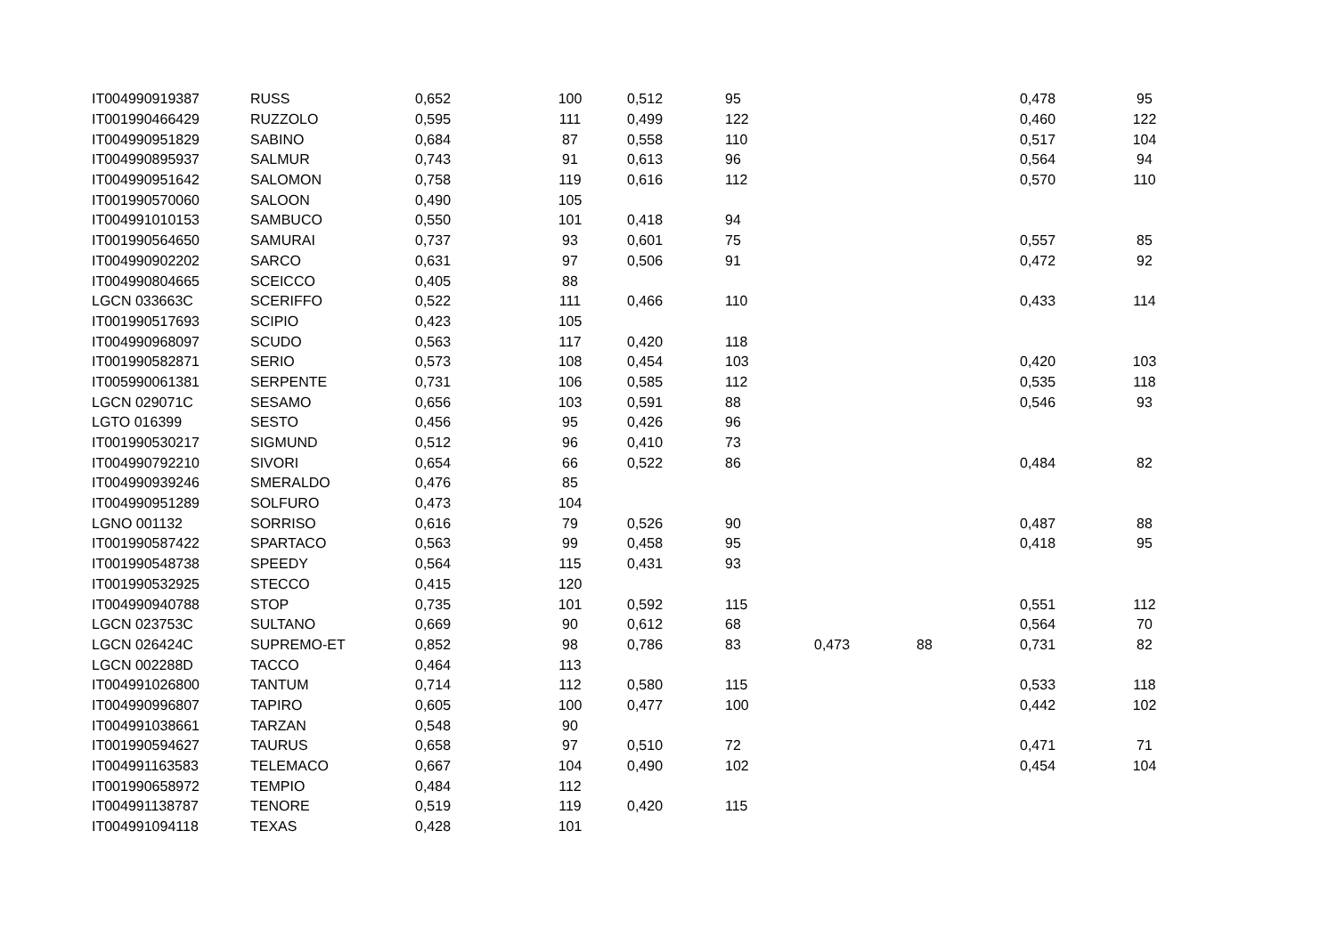| IT004990919387 | RUSS | 0,652 | 100 | 0,512 | 95 | | | 0,478 | 95 |
| IT001990466429 | RUZZOLO | 0,595 | 111 | 0,499 | 122 | | | 0,460 | 122 |
| IT004990951829 | SABINO | 0,684 | 87 | 0,558 | 110 | | | 0,517 | 104 |
| IT004990895937 | SALMUR | 0,743 | 91 | 0,613 | 96 | | | 0,564 | 94 |
| IT004990951642 | SALOMON | 0,758 | 119 | 0,616 | 112 | | | 0,570 | 110 |
| IT001990570060 | SALOON | 0,490 | 105 | | | | | | |
| IT004991010153 | SAMBUCO | 0,550 | 101 | 0,418 | 94 | | | | |
| IT001990564650 | SAMURAI | 0,737 | 93 | 0,601 | 75 | | | 0,557 | 85 |
| IT004990902202 | SARCO | 0,631 | 97 | 0,506 | 91 | | | 0,472 | 92 |
| IT004990804665 | SCEICCO | 0,405 | 88 | | | | | | |
| LGCN 033663C | SCERIFFO | 0,522 | 111 | 0,466 | 110 | | | 0,433 | 114 |
| IT001990517693 | SCIPIO | 0,423 | 105 | | | | | | |
| IT004990968097 | SCUDO | 0,563 | 117 | 0,420 | 118 | | | | |
| IT001990582871 | SERIO | 0,573 | 108 | 0,454 | 103 | | | 0,420 | 103 |
| IT005990061381 | SERPENTE | 0,731 | 106 | 0,585 | 112 | | | 0,535 | 118 |
| LGCN 029071C | SESAMO | 0,656 | 103 | 0,591 | 88 | | | 0,546 | 93 |
| LGTO 016399 | SESTO | 0,456 | 95 | 0,426 | 96 | | | | |
| IT001990530217 | SIGMUND | 0,512 | 96 | 0,410 | 73 | | | | |
| IT004990792210 | SIVORI | 0,654 | 66 | 0,522 | 86 | | | 0,484 | 82 |
| IT004990939246 | SMERALDO | 0,476 | 85 | | | | | | |
| IT004990951289 | SOLFURO | 0,473 | 104 | | | | | | |
| LGNO 001132 | SORRISO | 0,616 | 79 | 0,526 | 90 | | | 0,487 | 88 |
| IT001990587422 | SPARTACO | 0,563 | 99 | 0,458 | 95 | | | 0,418 | 95 |
| IT001990548738 | SPEEDY | 0,564 | 115 | 0,431 | 93 | | | | |
| IT001990532925 | STECCO | 0,415 | 120 | | | | | | |
| IT004990940788 | STOP | 0,735 | 101 | 0,592 | 115 | | | 0,551 | 112 |
| LGCN 023753C | SULTANO | 0,669 | 90 | 0,612 | 68 | | | 0,564 | 70 |
| LGCN 026424C | SUPREMO-ET | 0,852 | 98 | 0,786 | 83 | 0,473 | 88 | 0,731 | 82 |
| LGCN 002288D | TACCO | 0,464 | 113 | | | | | | |
| IT004991026800 | TANTUM | 0,714 | 112 | 0,580 | 115 | | | 0,533 | 118 |
| IT004990996807 | TAPIRO | 0,605 | 100 | 0,477 | 100 | | | 0,442 | 102 |
| IT004991038661 | TARZAN | 0,548 | 90 | | | | | | |
| IT001990594627 | TAURUS | 0,658 | 97 | 0,510 | 72 | | | 0,471 | 71 |
| IT004991163583 | TELEMACO | 0,667 | 104 | 0,490 | 102 | | | 0,454 | 104 |
| IT001990658972 | TEMPIO | 0,484 | 112 | | | | | | |
| IT004991138787 | TENORE | 0,519 | 119 | 0,420 | 115 | | | | |
| IT004991094118 | TEXAS | 0,428 | 101 | | | | | | |